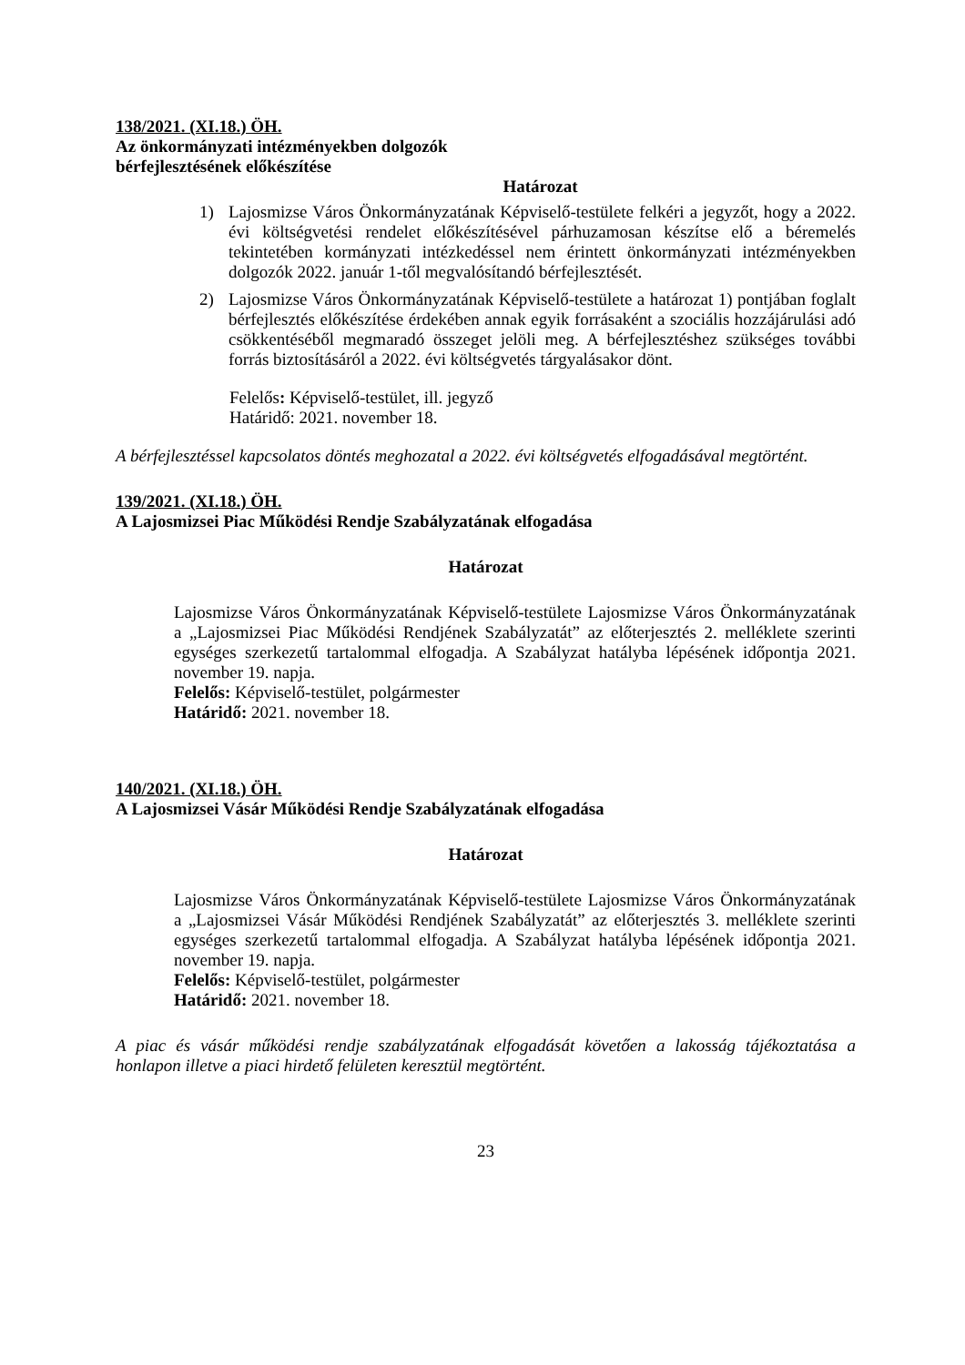138/2021. (XI.18.) ÖH.
Az önkormányzati intézményekben dolgozók
bérfejlesztésének előkészítése
Határozat
1) Lajosmizse Város Önkormányzatának Képviselő-testülete felkéri a jegyzőt, hogy a 2022. évi költségvetési rendelet előkészítésével párhuzamosan készítse elő a béremelés tekintetében kormányzati intézkedéssel nem érintett önkormányzati intézményekben dolgozók 2022. január 1-től megvalósítandó bérfejlesztését.
2) Lajosmizse Város Önkormányzatának Képviselő-testülete a határozat 1) pontjában foglalt bérfejlesztés előkészítése érdekében annak egyik forrásaként a szociális hozzájárulási adó csökkentéséből megmaradó összeget jelöli meg. A bérfejlesztéshez szükséges további forrás biztosításáról a 2022. évi költségvetés tárgyalásakor dönt.
Felelős: Képviselő-testület, ill. jegyző
Határidő: 2021. november 18.
A bérfejlesztéssel kapcsolatos döntés meghozatal a 2022. évi költségvetés elfogadásával megtörtént.
139/2021. (XI.18.) ÖH.
A Lajosmizse­i Piac Működési Rendje Szabályzatának elfogadása
Határozat
Lajosmizse Város Önkormányzatának Képviselő-testülete Lajosmizse Város Önkormányzatának a „Lajosmizsei Piac Működési Rendjének Szabályzatát” az előterjesztés 2. melléklete szerinti egységes szerkezetű tartalommal elfogadja. A Szabályzat hatályba lépésének időpontja 2021. november 19. napja.
Felelős: Képviselő-testület, polgármester
Határidő: 2021. november 18.
140/2021. (XI.18.) ÖH.
A Lajosmizsei Vásár Működési Rendje Szabályzatának elfogadása
Határozat
Lajosmizse Város Önkormányzatának Képviselő-testülete Lajosmizse Város Önkormányzatának a „Lajosmizsei Vásár Működési Rendjének Szabályzatát” az előterjesztés 3. melléklete szerinti egységes szerkezetű tartalommal elfogadja. A Szabályzat hatályba lépésének időpontja 2021. november 19. napja.
Felelős: Képviselő-testület, polgármester
Határidő: 2021. november 18.
A piac és vásár működési rendje szabályzatának elfogadását követően a lakosság tájékoztatása a honlapon illetve a piaci hirdető felületen keresztül megtörtént.
23